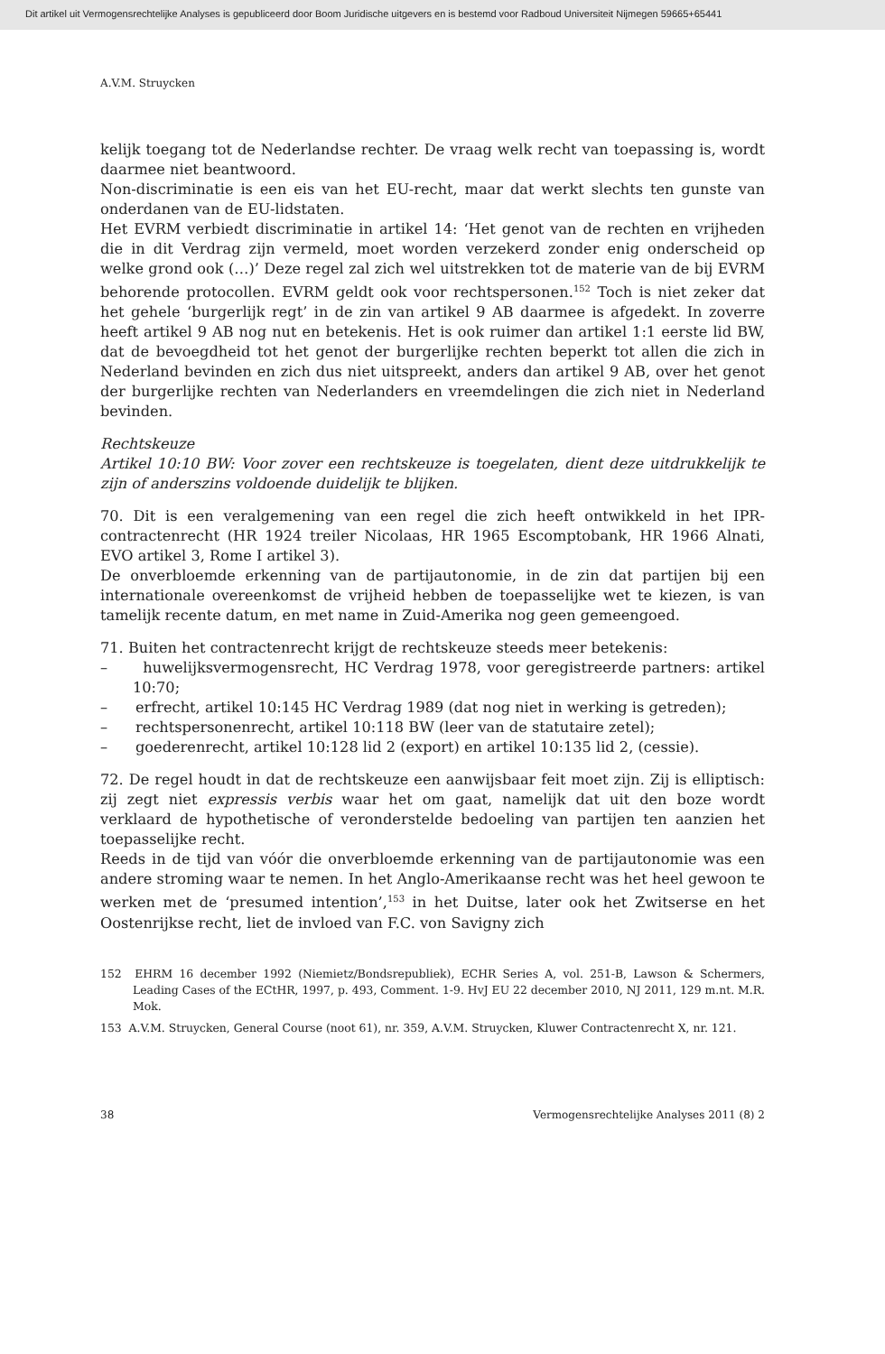Dit artikel uit Vermogensrechtelijke Analyses is gepubliceerd door Boom Juridische uitgevers en is bestemd voor Radboud Universiteit Nijmegen 59665+65441
A.V.M. Struycken
kelijk toegang tot de Nederlandse rechter. De vraag welk recht van toepassing is, wordt daarmee niet beantwoord.
Non-discriminatie is een eis van het EU-recht, maar dat werkt slechts ten gunste van onderdanen van de EU-lidstaten.
Het EVRM verbiedt discriminatie in artikel 14: ‘Het genot van de rechten en vrijheden die in dit Verdrag zijn vermeld, moet worden verzekerd zonder enig onderscheid op welke grond ook (…)’ Deze regel zal zich wel uitstrekken tot de materie van de bij EVRM behorende protocollen. EVRM geldt ook voor rechtspersonen.<sup>152</sup> Toch is niet zeker dat het gehele ‘burgerlijk regt’ in de zin van artikel 9 AB daarmee is afgedekt. In zoverre heeft artikel 9 AB nog nut en betekenis. Het is ook ruimer dan artikel 1:1 eerste lid BW, dat de bevoegdheid tot het genot der burgerlijke rechten beperkt tot allen die zich in Nederland bevinden en zich dus niet uitspreekt, anders dan artikel 9 AB, over het genot der burgerlijke rechten van Nederlanders en vreemdelingen die zich niet in Nederland bevinden.
Rechtskeuze
Artikel 10:10 BW: Voor zover een rechtskeuze is toegelaten, dient deze uitdrukkelijk te zijn of anderszins voldoende duidelijk te blijken.
70. Dit is een veralgemening van een regel die zich heeft ontwikkeld in het IPR-contractenrecht (HR 1924 treiler Nicolaas, HR 1965 Escomptobank, HR 1966 Alnati, EVO artikel 3, Rome I artikel 3).
De onverbloemde erkenning van de partijautonomie, in de zin dat partijen bij een internationale overeenkomst de vrijheid hebben de toepasselijke wet te kiezen, is van tamelijk recente datum, en met name in Zuid-Amerika nog geen gemeengoed.
71. Buiten het contractenrecht krijgt de rechtskeuze steeds meer betekenis:
– huwelijksvermogensrecht, HC Verdrag 1978, voor geregistreerde partners: artikel 10:70;
– erfrecht, artikel 10:145 HC Verdrag 1989 (dat nog niet in werking is getreden);
– rechtspersonenrecht, artikel 10:118 BW (leer van de statutaire zetel);
– goederenrecht, artikel 10:128 lid 2 (export) en artikel 10:135 lid 2, (cessie).
72. De regel houdt in dat de rechtskeuze een aanwijsbaar feit moet zijn. Zij is elliptisch: zij zegt niet expressis verbis waar het om gaat, namelijk dat uit den boze wordt verklaard de hypothetische of veronderstelde bedoeling van partijen ten aanzien het toepasselijke recht.
Reeds in de tijd van vóór die onverbloemde erkenning van de partijautonomie was een andere stroming waar te nemen. In het Anglo-Amerikaanse recht was het heel gewoon te werken met de ‘presumed intention’,<sup>153</sup> in het Duitse, later ook het Zwitserse en het Oostenrijkse recht, liet de invloed van F.C. von Savigny zich
152 EHRM 16 december 1992 (Niemietz/Bondsrepubliek), ECHR Series A, vol. 251-B, Lawson & Schermers, Leading Cases of the ECtHR, 1997, p. 493, Comment. 1-9. HvJ EU 22 december 2010, NJ 2011, 129 m.nt. M.R. Mok.
153 A.V.M. Struycken, General Course (noot 61), nr. 359, A.V.M. Struycken, Kluwer Contractenrecht X, nr. 121.
38 Vermogensrechtelijke Analyses 2011 (8) 2